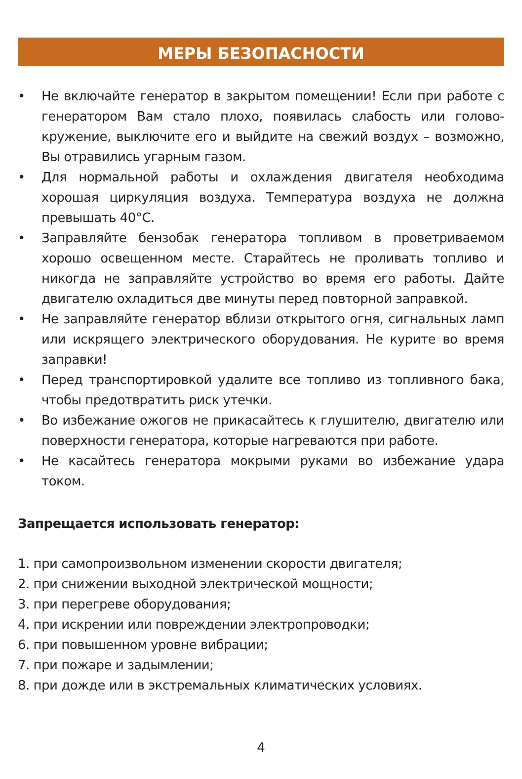МЕРЫ БЕЗОПАСНОСТИ
• Не включайте генератор в закрытом помещении! Если при работе с генератором Вам стало плохо, появилась слабость или голово-кружение, выключите его и выйдите на свежий воздух – возможно, Вы отравились угарным газом.
• Для нормальной работы и охлаждения двигателя необходима хорошая циркуляция воздуха. Температура воздуха не должна превышать 40°С.
• Заправляйте бензобак генератора топливом в проветриваемом хорошо освещенном месте. Старайтесь не проливать топливо и никогда не заправляйте устройство во время его работы. Дайте двигателю охладиться две минуты перед повторной заправкой.
• Не заправляйте генератор вблизи открытого огня, сигнальных ламп или искрящего электрического оборудования. Не курите во время заправки!
• Перед транспортировкой удалите все топливо из топливного бака, чтобы предотвратить риск утечки.
• Во избежание ожогов не прикасайтесь к глушителю, двигателю или поверхности генератора, которые нагреваются при работе.
• Не касайтесь генератора мокрыми руками во избежание удара током.
Запрещается использовать генератор:
1. при самопроизвольном изменении скорости двигателя;
2. при снижении выходной электрической мощности;
3. при перегреве оборудования;
4. при искрении или повреждении электропроводки;
6. при повышенном уровне вибрации;
7. при пожаре и задымлении;
8. при дожде или в экстремальных климатических условиях.
4